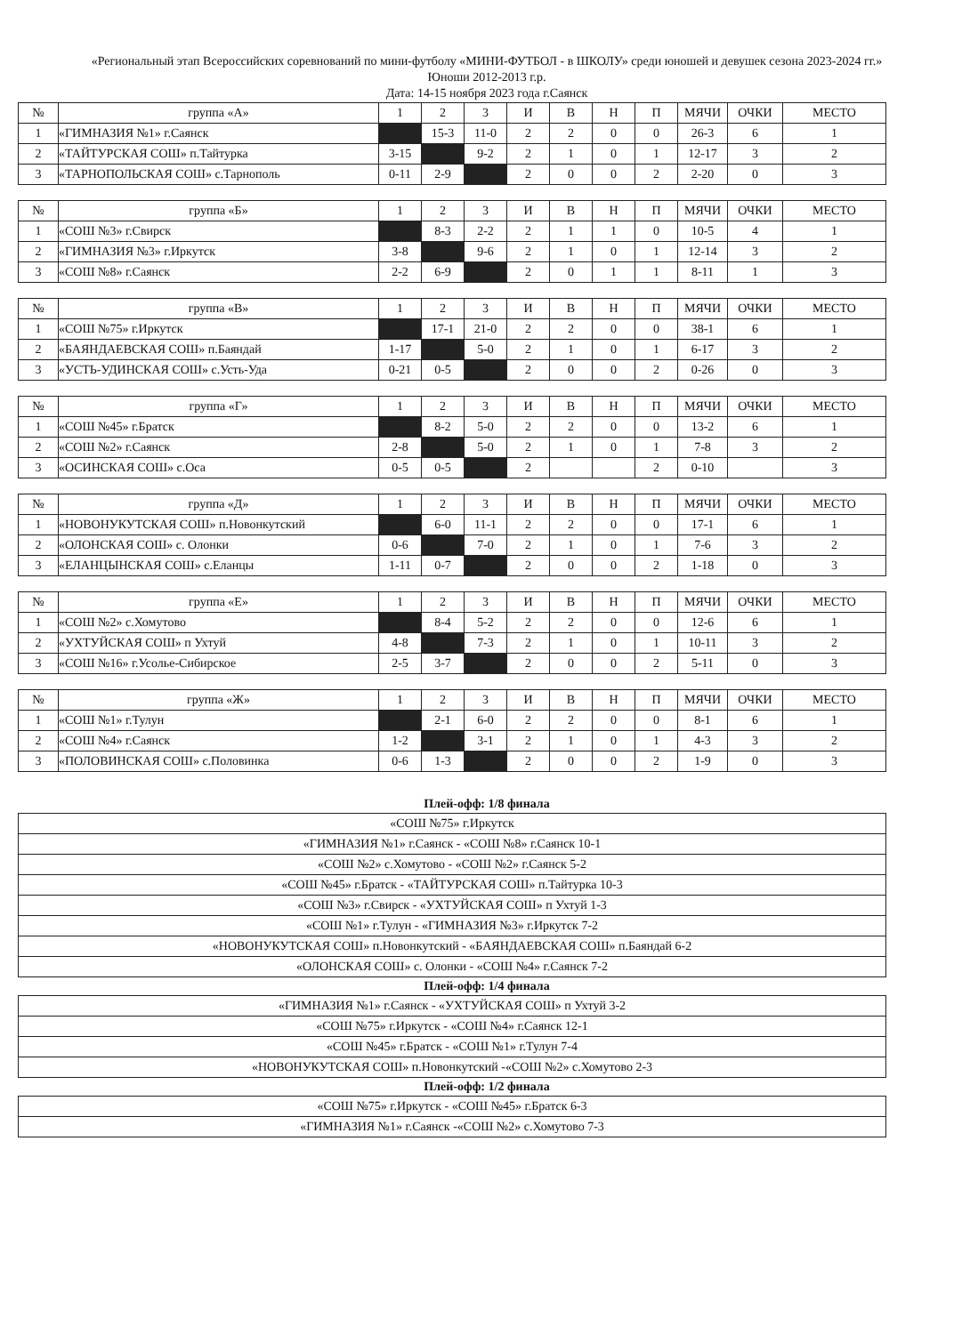«Региональный этап Всероссийских соревнований по мини-футболу «МИНИ-ФУТБОЛ - в ШКОЛУ» среди юношей и девушек сезона 2023-2024 гг.»
Юноши 2012-2013 г.р.
Дата: 14-15 ноября 2023 года г.Саянск
| № | группа «А» | 1 | 2 | 3 | И | В | Н | П | МЯЧИ | ОЧКИ | МЕСТО |
| --- | --- | --- | --- | --- | --- | --- | --- | --- | --- | --- | --- |
| 1 | «ГИМНАЗИЯ №1» г.Саянск | | 15-3 | 11-0 | 2 | 2 | 0 | 0 | 26-3 | 6 | 1 |
| 2 | «ТАЙТУРСКАЯ СОШ» п.Тайтурка | 3-15 | | 9-2 | 2 | 1 | 0 | 1 | 12-17 | 3 | 2 |
| 3 | «ТАРНОПОЛЬСКАЯ СОШ» с.Тарнополь | 0-11 | 2-9 | | 2 | 0 | 0 | 2 | 2-20 | 0 | 3 |
| № | группа «Б» | 1 | 2 | 3 | И | В | Н | П | МЯЧИ | ОЧКИ | МЕСТО |
| --- | --- | --- | --- | --- | --- | --- | --- | --- | --- | --- | --- |
| 1 | «СОШ №3» г.Свирск | | 8-3 | 2-2 | 2 | 1 | 1 | 0 | 10-5 | 4 | 1 |
| 2 | «ГИМНАЗИЯ №3» г.Иркутск | 3-8 | | 9-6 | 2 | 1 | 0 | 1 | 12-14 | 3 | 2 |
| 3 | «СОШ №8» г.Саянск | 2-2 | 6-9 | | 2 | 0 | 1 | 1 | 8-11 | 1 | 3 |
| № | группа «В» | 1 | 2 | 3 | И | В | Н | П | МЯЧИ | ОЧКИ | МЕСТО |
| --- | --- | --- | --- | --- | --- | --- | --- | --- | --- | --- | --- |
| 1 | «СОШ №75» г.Иркутск | | 17-1 | 21-0 | 2 | 2 | 0 | 0 | 38-1 | 6 | 1 |
| 2 | «БАЯНДАЕВСКАЯ СОШ» п.Баяндай | 1-17 | | 5-0 | 2 | 1 | 0 | 1 | 6-17 | 3 | 2 |
| 3 | «УСТЬ-УДИНСКАЯ СОШ» с.Усть-Уда | 0-21 | 0-5 | | 2 | 0 | 0 | 2 | 0-26 | 0 | 3 |
| № | группа «Г» | 1 | 2 | 3 | И | В | Н | П | МЯЧИ | ОЧКИ | МЕСТО |
| --- | --- | --- | --- | --- | --- | --- | --- | --- | --- | --- | --- |
| 1 | «СОШ №45» г.Братск | | 8-2 | 5-0 | 2 | 2 | 0 | 0 | 13-2 | 6 | 1 |
| 2 | «СОШ №2» г.Саянск | 2-8 | | 5-0 | 2 | 1 | 0 | 1 | 7-8 | 3 | 2 |
| 3 | «ОСИНСКАЯ СОШ» с.Оса | 0-5 | 0-5 | | 2 | | | 2 | 0-10 | | 3 |
| № | группа «Д» | 1 | 2 | 3 | И | В | Н | П | МЯЧИ | ОЧКИ | МЕСТО |
| --- | --- | --- | --- | --- | --- | --- | --- | --- | --- | --- | --- |
| 1 | «НОВОНУКУТСКАЯ СОШ» п.Новонкутский | | 6-0 | 11-1 | 2 | 2 | 0 | 0 | 17-1 | 6 | 1 |
| 2 | «ОЛОНСКАЯ СОШ» с. Олонки | 0-6 | | 7-0 | 2 | 1 | 0 | 1 | 7-6 | 3 | 2 |
| 3 | «ЕЛАНЦЫНСКАЯ СОШ» с.Еланцы | 1-11 | 0-7 | | 2 | 0 | 0 | 2 | 1-18 | 0 | 3 |
| № | группа «Е» | 1 | 2 | 3 | И | В | Н | П | МЯЧИ | ОЧКИ | МЕСТО |
| --- | --- | --- | --- | --- | --- | --- | --- | --- | --- | --- | --- |
| 1 | «СОШ №2» с.Хомутово | | 8-4 | 5-2 | 2 | 2 | 0 | 0 | 12-6 | 6 | 1 |
| 2 | «УХТУЙСКАЯ СОШ» п Ухтуй | 4-8 | | 7-3 | 2 | 1 | 0 | 1 | 10-11 | 3 | 2 |
| 3 | «СОШ №16» г.Усолье-Сибирское | 2-5 | 3-7 | | 2 | 0 | 0 | 2 | 5-11 | 0 | 3 |
| № | группа «Ж» | 1 | 2 | 3 | И | В | Н | П | МЯЧИ | ОЧКИ | МЕСТО |
| --- | --- | --- | --- | --- | --- | --- | --- | --- | --- | --- | --- |
| 1 | «СОШ №1» г.Тулун | | 2-1 | 6-0 | 2 | 2 | 0 | 0 | 8-1 | 6 | 1 |
| 2 | «СОШ №4» г.Саянск | 1-2 | | 3-1 | 2 | 1 | 0 | 1 | 4-3 | 3 | 2 |
| 3 | «ПОЛОВИНСКАЯ СОШ» с.Половинка | 0-6 | 1-3 | | 2 | 0 | 0 | 2 | 1-9 | 0 | 3 |
Плей-офф: 1/8 финала
| «СОШ №75» г.Иркутск |
| «ГИМНАЗИЯ №1» г.Саянск - «СОШ №8» г.Саянск 10-1 |
| «СОШ №2» с.Хомутово - «СОШ №2» г.Саянск 5-2 |
| «СОШ №45» г.Братск - «ТАЙТУРСКАЯ СОШ» п.Тайтурка 10-3 |
| «СОШ №3» г.Свирск - «УХТУЙСКАЯ СОШ» п Ухтуй 1-3 |
| «СОШ №1» г.Тулун - «ГИМНАЗИЯ №3» г.Иркутск 7-2 |
| «НОВОНУКУТСКАЯ СОШ» п.Новонкутский - «БАЯНДАЕВСКАЯ СОШ» п.Баяндай 6-2 |
| «ОЛОНСКАЯ СОШ» с. Олонки - «СОШ №4» г.Саянск 7-2 |
Плей-офф: 1/4 финала
| «ГИМНАЗИЯ №1» г.Саянск - «УХТУЙСКАЯ СОШ» п Ухтуй 3-2 |
| «СОШ №75» г.Иркутск - «СОШ №4» г.Саянск 12-1 |
| «СОШ №45» г.Братск - «СОШ №1» г.Тулун 7-4 |
| «НОВОНУКУТСКАЯ СОШ» п.Новонкутский -«СОШ №2» с.Хомутово 2-3 |
Плей-офф: 1/2 финала
| «СОШ №75» г.Иркутск - «СОШ №45» г.Братск 6-3 |
| «ГИМНАЗИЯ №1» г.Саянск -«СОШ №2» с.Хомутово 7-3 |